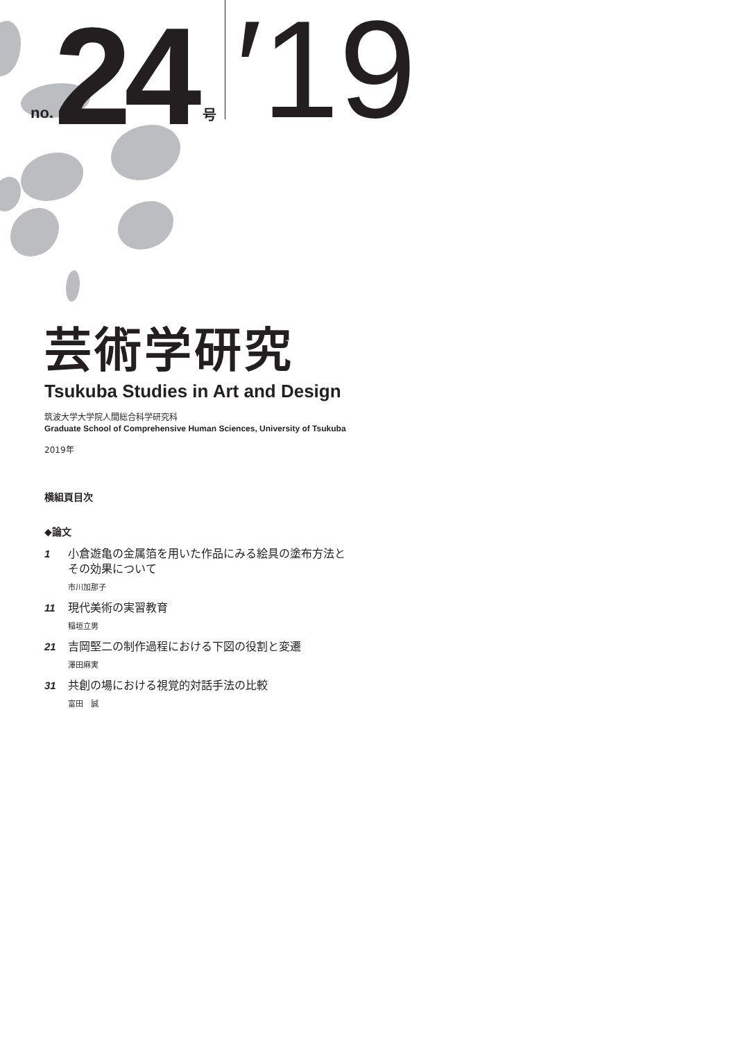no. 24 号 ′19
芸術学研究
Tsukuba Studies in Art and Design
筑波大学大学院人間総合科学研究科
Graduate School of Comprehensive Human Sciences, University of Tsukuba
2019年
横組頁目次
◆論文
1
小倉遊亀の金属箔を用いた作品にみる絵具の塗布方法と
その効果について
市川加那子
11
現代美術の実習教育
稲垣立男
21
吉岡堅二の制作過程における下図の役割と変遷
澤田麻実
31
共創の場における視覚的対話手法の比較
富田　誠